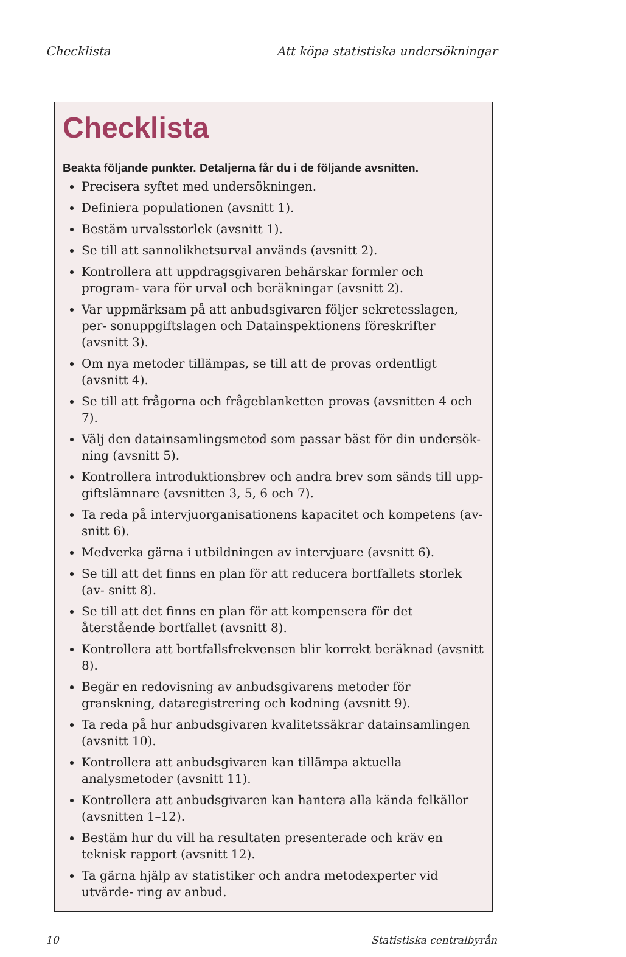Checklista Att köpa statistiska undersökningar
Checklista
Beakta följande punkter. Detaljerna får du i de följande avsnitten.
Precisera syftet med undersökningen.
Definiera populationen (avsnitt 1).
Bestäm urvalsstorlek (avsnitt 1).
Se till att sannolikhetsurval används (avsnitt 2).
Kontrollera att uppdragsgivaren behärskar formler och program- vara för urval och beräkningar (avsnitt 2).
Var uppmärksam på att anbudsgivaren följer sekretesslagen, per- sonuppgiftslagen och Datainspektionens föreskrifter (avsnitt 3).
Om nya metoder tillämpas, se till att de provas ordentligt (avsnitt 4).
Se till att frågorna och frågeblanketten provas (avsnitten 4 och 7).
Välj den datainsamlingsmetod som passar bäst för din undersök- ning (avsnitt 5).
Kontrollera introduktionsbrev och andra brev som sänds till upp- giftslämnare (avsnitten 3, 5, 6 och 7).
Ta reda på intervjuorganisationens kapacitet och kompetens (av- snitt 6).
Medverka gärna i utbildningen av intervjuare (avsnitt 6).
Se till att det finns en plan för att reducera bortfallets storlek (av- snitt 8).
Se till att det finns en plan för att kompensera för det återstående bortfallet (avsnitt 8).
Kontrollera att bortfallsfrekvensen blir korrekt beräknad (avsnitt 8).
Begär en redovisning av anbudsgivarens metoder för granskning, dataregistrering och kodning (avsnitt 9).
Ta reda på hur anbudsgivaren kvalitetssäkrar datainsamlingen (avsnitt 10).
Kontrollera att anbudsgivaren kan tillämpa aktuella analysmetoder (avsnitt 11).
Kontrollera att anbudsgivaren kan hantera alla kända felkällor (avsnitten 1–12).
Bestäm hur du vill ha resultaten presenterade och kräv en teknisk rapport (avsnitt 12).
Ta gärna hjälp av statistiker och andra metodexperter vid utvärde- ring av anbud.
10 Statistiska centralbyrån